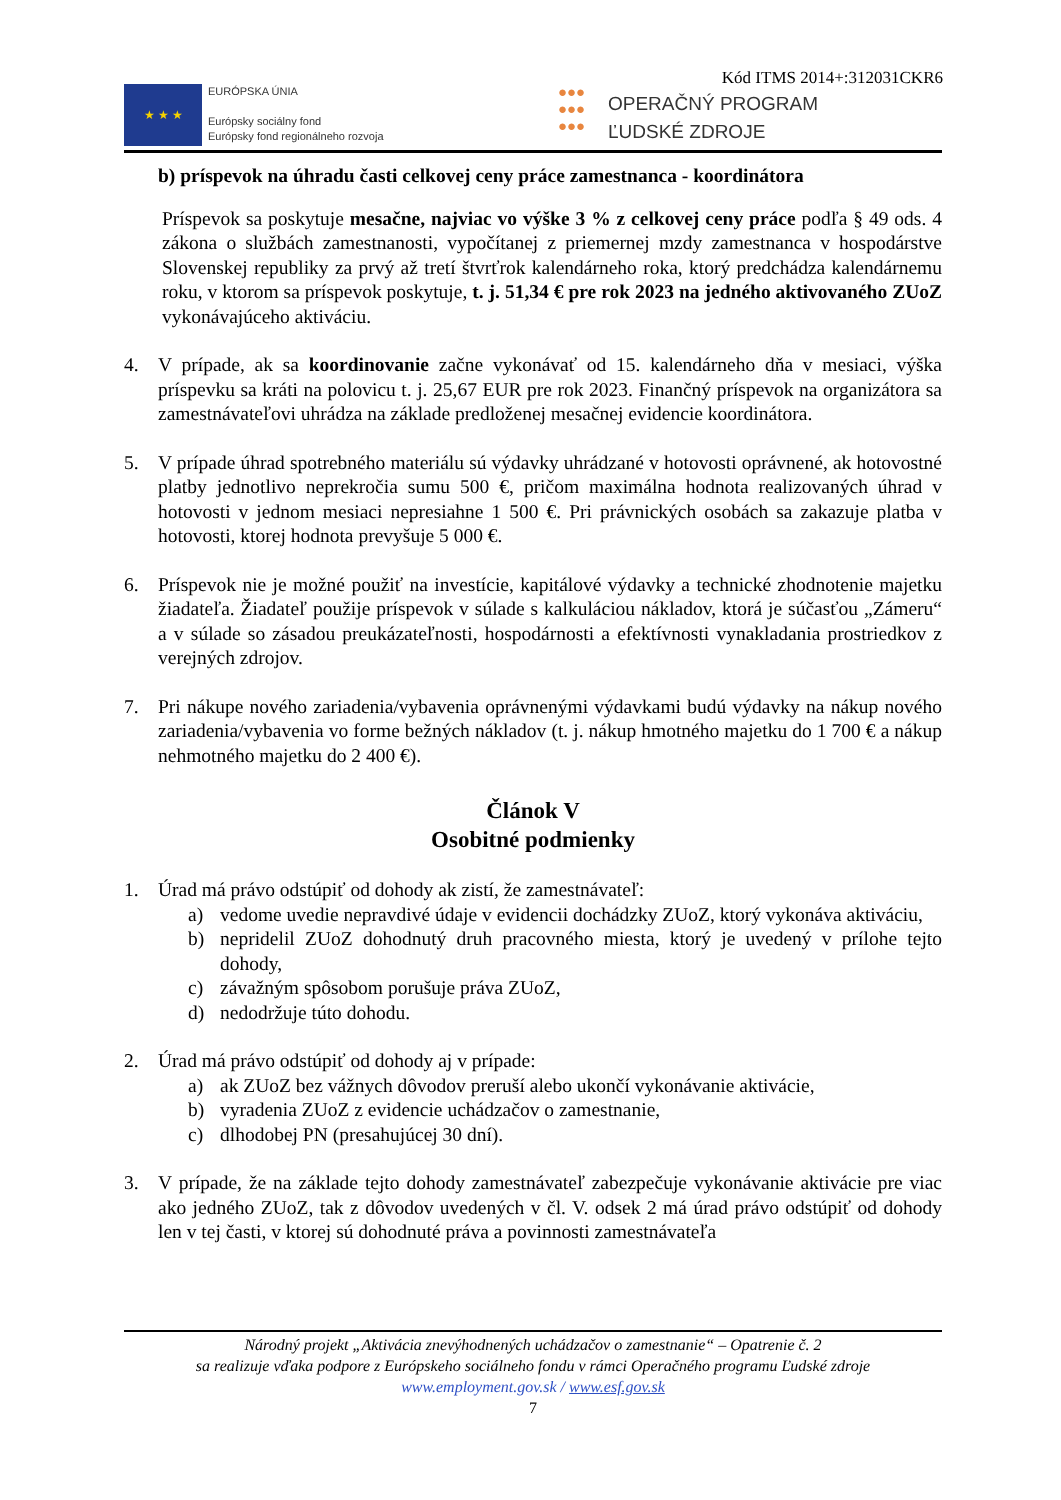Kód ITMS 2014+:312031CKR6
★ ★ ★
EURÓPSKA ÚNIA
Európsky sociálny fond
Európsky fond regionálneho rozvoja
●●●
●●●
●●●
OPERAČNÝ PROGRAM
ĽUDSKÉ ZDROJE
b) príspevok na úhradu časti celkovej ceny práce zamestnanca - koordinátora
Príspevok sa poskytuje mesačne, najviac vo výške 3 % z celkovej ceny práce podľa § 49 ods. 4 zákona o službách zamestnanosti, vypočítanej z priemernej mzdy zamestnanca v hospodárstve Slovenskej republiky za prvý až tretí štvrťrok kalendárneho roka, ktorý predchádza kalendárnemu roku, v ktorom sa príspevok poskytuje, t. j. 51,34 € pre rok 2023 na jedného aktivovaného ZUoZ vykonávajúceho aktiváciu.
4. V prípade, ak sa koordinovanie začne vykonávať od 15. kalendárneho dňa v mesiaci, výška príspevku sa kráti na polovicu t. j. 25,67 EUR pre rok 2023. Finančný príspevok na organizátora sa zamestnávateľovi uhrádza na základe predloženej mesačnej evidencie koordinátora.
5. V prípade úhrad spotrebného materiálu sú výdavky uhrádzané v hotovosti oprávnené, ak hotovostné platby jednotlivo neprekročia sumu 500 €, pričom maximálna hodnota realizovaných úhrad v hotovosti v jednom mesiaci nepresiahne 1 500 €. Pri právnických osobách sa zakazuje platba v hotovosti, ktorej hodnota prevyšuje 5 000 €.
6. Príspevok nie je možné použiť na investície, kapitálové výdavky a technické zhodnotenie majetku žiadateľa. Žiadateľ použije príspevok v súlade s kalkuláciou nákladov, ktorá je súčasťou „Zámeru“ a v súlade so zásadou preukázateľnosti, hospodárnosti a efektívnosti vynakladania prostriedkov z verejných zdrojov.
7. Pri nákupe nového zariadenia/vybavenia oprávnenými výdavkami budú výdavky na nákup nového zariadenia/vybavenia vo forme bežných nákladov (t. j. nákup hmotného majetku do 1 700 € a nákup nehmotného majetku do 2 400 €).
Článok V
Osobitné podmienky
1. Úrad má právo odstúpiť od dohody ak zistí, že zamestnávateľ:
a) vedome uvedie nepravdivé údaje v evidencii dochádzky ZUoZ, ktorý vykonáva aktiváciu,
b) nepridelil ZUoZ dohodnutý druh pracovného miesta, ktorý je uvedený v prílohe tejto dohody,
c) závažným spôsobom porušuje práva ZUoZ,
d) nedodržuje túto dohodu.
2. Úrad má právo odstúpiť od dohody aj v prípade:
a) ak ZUoZ bez vážnych dôvodov preruší alebo ukončí vykonávanie aktivácie,
b) vyradenia ZUoZ z evidencie uchádzačov o zamestnanie,
c) dlhodobej PN (presahujúcej 30 dní).
3. V prípade, že na základe tejto dohody zamestnávateľ zabezpečuje vykonávanie aktivácie pre viac ako jedného ZUoZ, tak z dôvodov uvedených v čl. V. odsek 2 má úrad právo odstúpiť od dohody len v tej časti, v ktorej sú dohodnuté práva a povinnosti zamestnávateľa
Národný projekt „Aktivácia znevýhodnených uchádzačov o zamestnanie“ – Opatrenie č. 2
sa realizuje vďaka podpore z Európskeho sociálneho fondu v rámci Operačného programu Ľudské zdroje
www.employment.gov.sk / www.esf.gov.sk
7